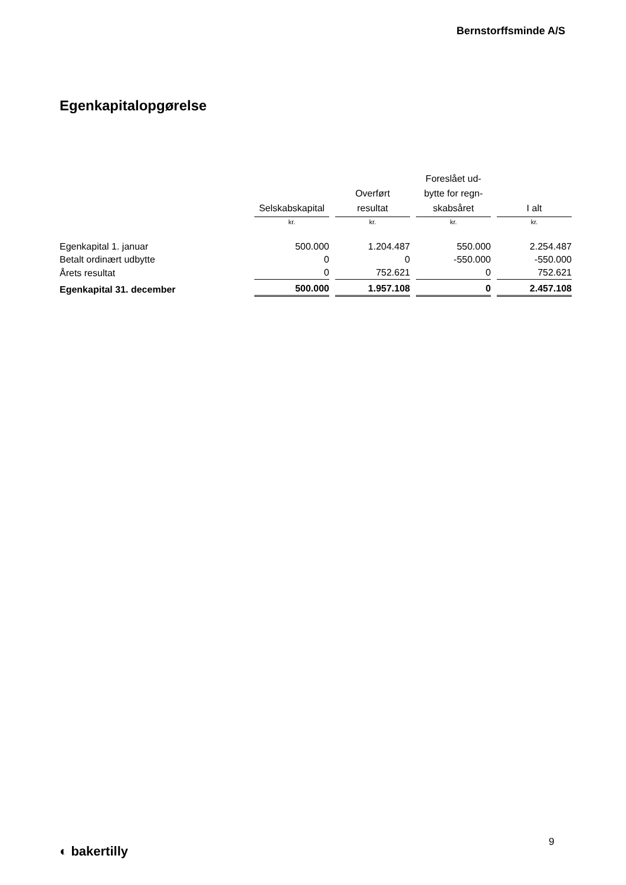Bernstorffsminde A/S
Egenkapitalopgørelse
| | Selskabskapital | Overført resultat | Foreslået ud- bytte for regn- skabsåret | I alt |
| --- | --- | --- | --- | --- |
| | kr. | kr. | kr. | kr. |
| Egenkapital 1. januar | 500.000 | 1.204.487 | 550.000 | 2.254.487 |
| Betalt ordinært udbytte | 0 | 0 | -550.000 | -550.000 |
| Årets resultat | 0 | 752.621 | 0 | 752.621 |
| Egenkapital 31. december | 500.000 | 1.957.108 | 0 | 2.457.108 |
◐ bakertilly
9